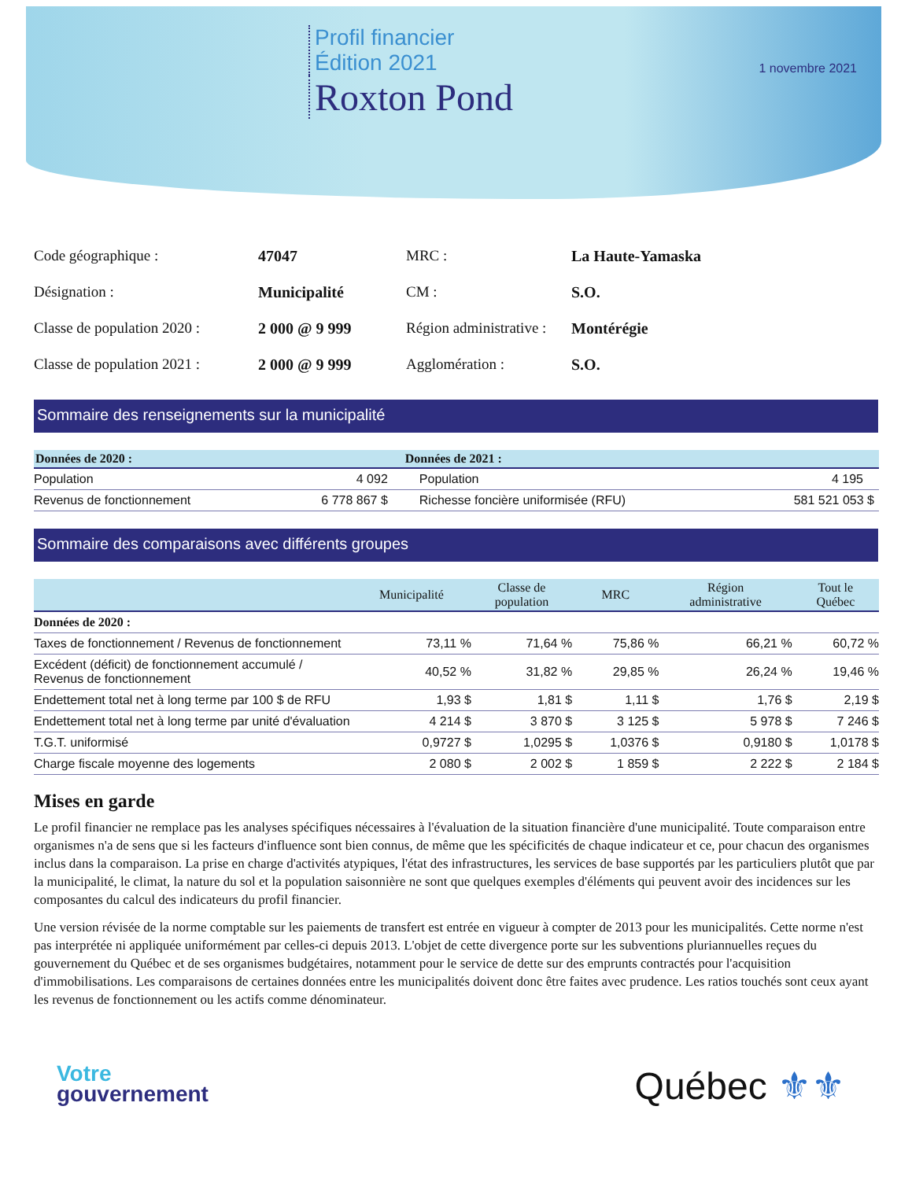Profil financier
Édition 2021
Roxton Pond
1 novembre 2021
| Code géographique : | 47047 | MRC : | La Haute-Yamaska |
| Désignation : | Municipalité | CM : | S.O. |
| Classe de population 2020 : | 2 000 @ 9 999 | Région administrative : | Montérégie |
| Classe de population 2021 : | 2 000 @ 9 999 | Agglomération : | S.O. |
Sommaire des renseignements sur la municipalité
| Données de 2020 : | | Données de 2021 : | |
| --- | --- | --- | --- |
| Population | 4 092 | Population | 4 195 |
| Revenus de fonctionnement | 6 778 867 $ | Richesse foncière uniformisée (RFU) | 581 521 053 $ |
Sommaire des comparaisons avec différents groupes
| | Municipalité | Classe de population | MRC | Région administrative | Tout le Québec |
| --- | --- | --- | --- | --- | --- |
| Données de 2020 : | | | | | |
| Taxes de fonctionnement / Revenus de fonctionnement | 73,11 % | 71,64 % | 75,86 % | 66,21 % | 60,72 % |
| Excédent (déficit) de fonctionnement accumulé / Revenus de fonctionnement | 40,52 % | 31,82 % | 29,85 % | 26,24 % | 19,46 % |
| Endettement total net à long terme par 100 $ de RFU | 1,93 $ | 1,81 $ | 1,11 $ | 1,76 $ | 2,19 $ |
| Endettement total net à long terme par unité d'évaluation | 4 214 $ | 3 870 $ | 3 125 $ | 5 978 $ | 7 246 $ |
| T.G.T. uniformisé | 0,9727 $ | 1,0295 $ | 1,0376 $ | 0,9180 $ | 1,0178 $ |
| Charge fiscale moyenne des logements | 2 080 $ | 2 002 $ | 1 859 $ | 2 222 $ | 2 184 $ |
Mises en garde
Le profil financier ne remplace pas les analyses spécifiques nécessaires à l'évaluation de la situation financière d'une municipalité. Toute comparaison entre organismes n'a de sens que si les facteurs d'influence sont bien connus, de même que les spécificités de chaque indicateur et ce, pour chacun des organismes inclus dans la comparaison. La prise en charge d'activités atypiques, l'état des infrastructures, les services de base supportés par les particuliers plutôt que par la municipalité, le climat, la nature du sol et la population saisonnière ne sont que quelques exemples d'éléments qui peuvent avoir des incidences sur les composantes du calcul des indicateurs du profil financier.
Une version révisée de la norme comptable sur les paiements de transfert est entrée en vigueur à compter de 2013 pour les municipalités. Cette norme n'est pas interprétée ni appliquée uniformément par celles-ci depuis 2013. L'objet de cette divergence porte sur les subventions pluriannuelles reçues du gouvernement du Québec et de ses organismes budgétaires, notamment pour le service de dette sur des emprunts contractés pour l'acquisition d'immobilisations. Les comparaisons de certaines données entre les municipalités doivent donc être faites avec prudence. Les ratios touchés sont ceux ayant les revenus de fonctionnement ou les actifs comme dénominateur.
Votre
gouvernement
Québec ⚜⚜